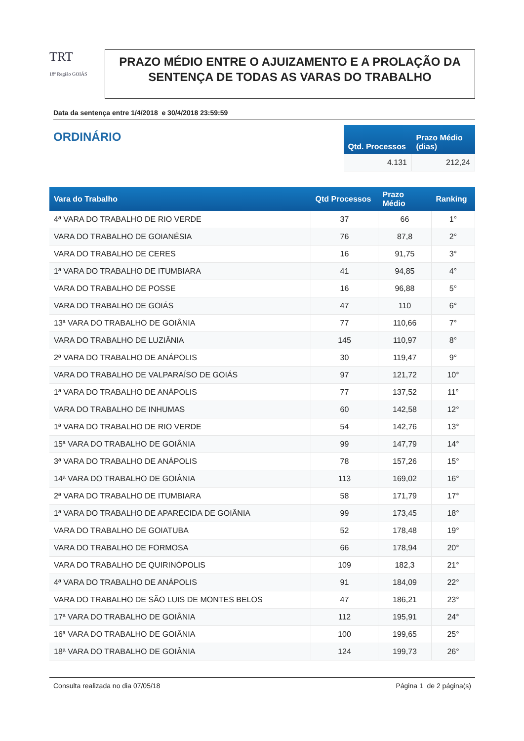TRT
18ª Região GOIÁS
PRAZO MÉDIO ENTRE O AJUIZAMENTO E A PROLAÇÃO DA SENTENÇA DE TODAS AS VARAS DO TRABALHO
Data da sentença entre 1/4/2018 e 30/4/2018 23:59:59
ORDINÁRIO
| Qtd. Processos | Prazo Médio (dias) |
| --- | --- |
| 4.131 | 212,24 |
| Vara do Trabalho | Qtd Processos | Prazo Médio | Ranking |
| --- | --- | --- | --- |
| 4ª VARA DO TRABALHO DE RIO VERDE | 37 | 66 | 1° |
| VARA DO TRABALHO DE GOIANÉSIA | 76 | 87,8 | 2° |
| VARA DO TRABALHO DE CERES | 16 | 91,75 | 3° |
| 1ª VARA DO TRABALHO DE ITUMBIARA | 41 | 94,85 | 4° |
| VARA DO TRABALHO DE POSSE | 16 | 96,88 | 5° |
| VARA DO TRABALHO DE GOIÁS | 47 | 110 | 6° |
| 13ª VARA DO TRABALHO DE GOIÂNIA | 77 | 110,66 | 7° |
| VARA DO TRABALHO DE LUZIÂNIA | 145 | 110,97 | 8° |
| 2ª VARA DO TRABALHO DE ANÁPOLIS | 30 | 119,47 | 9° |
| VARA DO TRABALHO DE VALPARAÍSO DE GOIÁS | 97 | 121,72 | 10° |
| 1ª VARA DO TRABALHO DE ANÁPOLIS | 77 | 137,52 | 11° |
| VARA DO TRABALHO DE INHUMAS | 60 | 142,58 | 12° |
| 1ª VARA DO TRABALHO DE RIO VERDE | 54 | 142,76 | 13° |
| 15ª VARA DO TRABALHO DE GOIÂNIA | 99 | 147,79 | 14° |
| 3ª VARA DO TRABALHO DE ANÁPOLIS | 78 | 157,26 | 15° |
| 14ª VARA DO TRABALHO DE GOIÂNIA | 113 | 169,02 | 16° |
| 2ª VARA DO TRABALHO DE ITUMBIARA | 58 | 171,79 | 17° |
| 1ª VARA DO TRABALHO DE APARECIDA DE GOIÂNIA | 99 | 173,45 | 18° |
| VARA DO TRABALHO DE GOIATUBA | 52 | 178,48 | 19° |
| VARA DO TRABALHO DE FORMOSA | 66 | 178,94 | 20° |
| VARA DO TRABALHO DE QUIRINÓPOLIS | 109 | 182,3 | 21° |
| 4ª VARA DO TRABALHO DE ANÁPOLIS | 91 | 184,09 | 22° |
| VARA DO TRABALHO DE SÃO LUIS DE MONTES BELOS | 47 | 186,21 | 23° |
| 17ª VARA DO TRABALHO DE GOIÂNIA | 112 | 195,91 | 24° |
| 16ª VARA DO TRABALHO DE GOIÂNIA | 100 | 199,65 | 25° |
| 18ª VARA DO TRABALHO DE GOIÂNIA | 124 | 199,73 | 26° |
Consulta realizada no dia 07/05/18 Página 1 de 2 página(s)